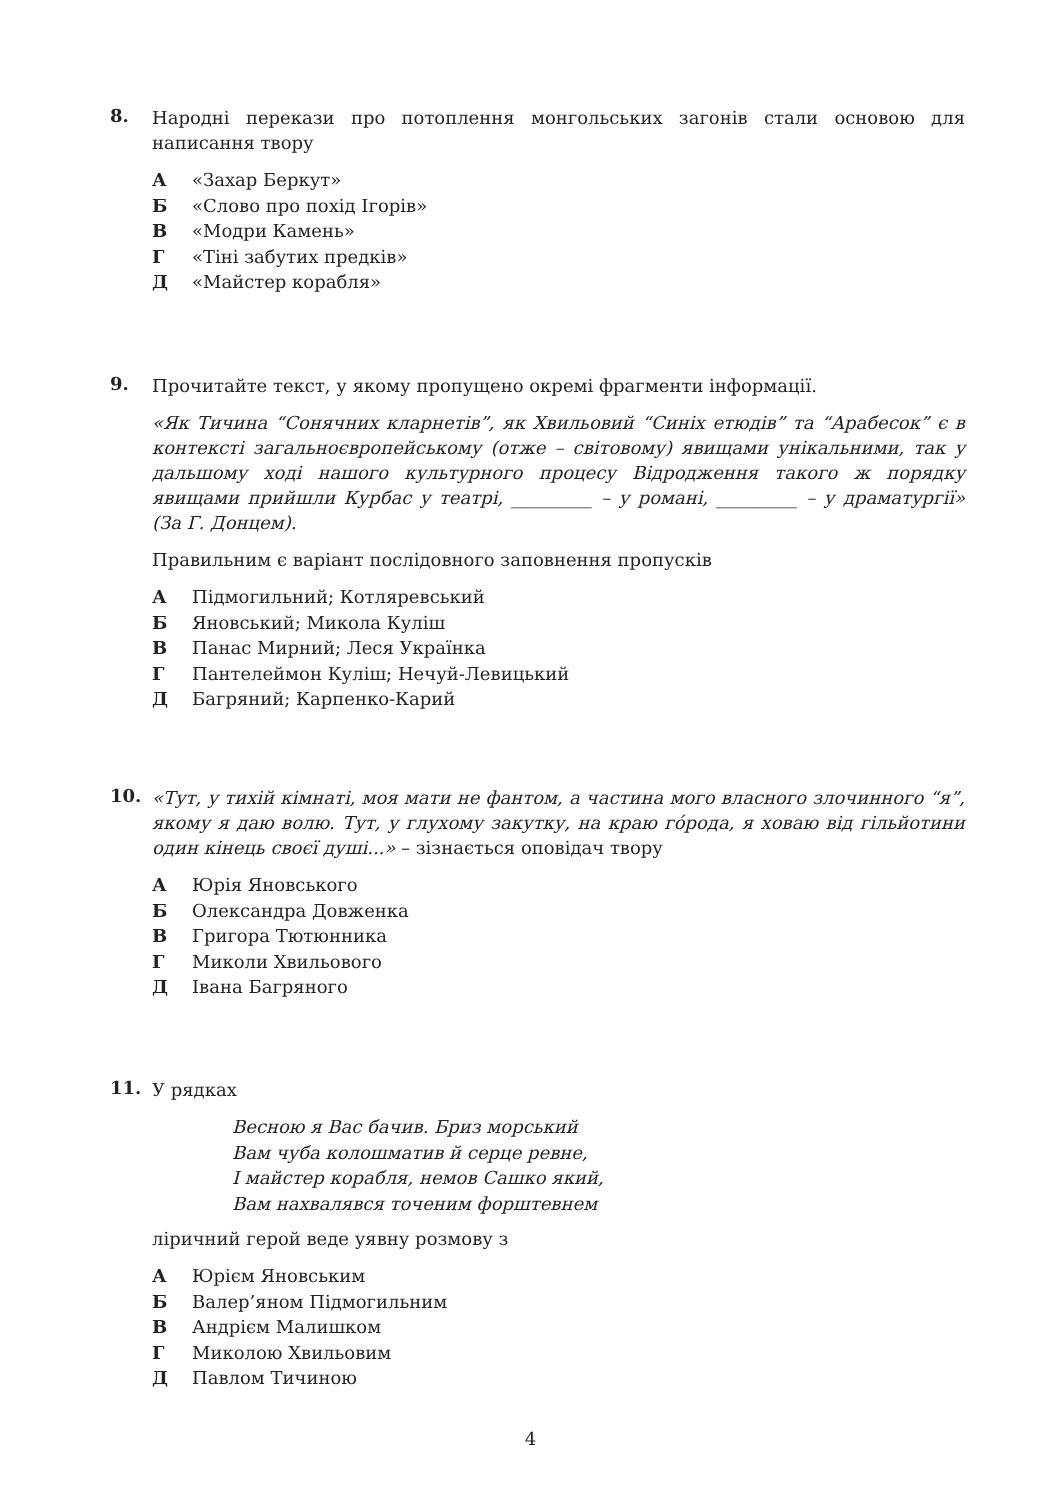8.
Народні перекази про потоплення монгольських загонів стали основою для написання твору
А «Захар Беркут»
Б «Слово про похід Ігорів»
В «Модри Камень»
Г «Тіні забутих предків»
Д «Майстер корабля»
9.
Прочитайте текст, у якому пропущено окремі фрагменти інформації.
«Як Тичина “Сонячних кларнетів”, як Хвильовий “Синіх етюдів” та “Арабесок” є в контексті загальноєвропейському (отже – світовому) явищами унікальними, так у дальшому ході нашого культурного процесу Відродження такого ж порядку явищами прийшли Курбас у театрі, _________ – у романі, _________ – у драматургії» (За Г. Донцем).
Правильним є варіант послідовного заповнення пропусків
А Підмогильний; Котляревський
Б Яновський; Микола Куліш
В Панас Мирний; Леся Українка
Г Пантелеймон Куліш; Нечуй-Левицький
Д Багряний; Карпенко-Карий
10.
«Тут, у тихій кімнаті, моя мати не фантом, а частина мого власного злочинного “я”, якому я даю волю. Тут, у глухому закутку, на краю гóрода, я ховаю від гільйотини один кінець своєї душі...» – зізнається оповідач твору
А Юрія Яновського
Б Олександра Довженка
В Григора Тютюнника
Г Миколи Хвильового
Д Івана Багряного
11.
У рядках
Весною я Вас бачив. Бриз морський
Вам чуба колошматив й серце ревне,
І майстер корабля, немов Сашко який,
Вам нахвалявся точеним форштевнем
ліричний герой веде уявну розмову з
А Юрієм Яновським
Б Валер’яном Підмогильним
В Андрієм Малишком
Г Миколою Хвильовим
Д Павлом Тичиною
4